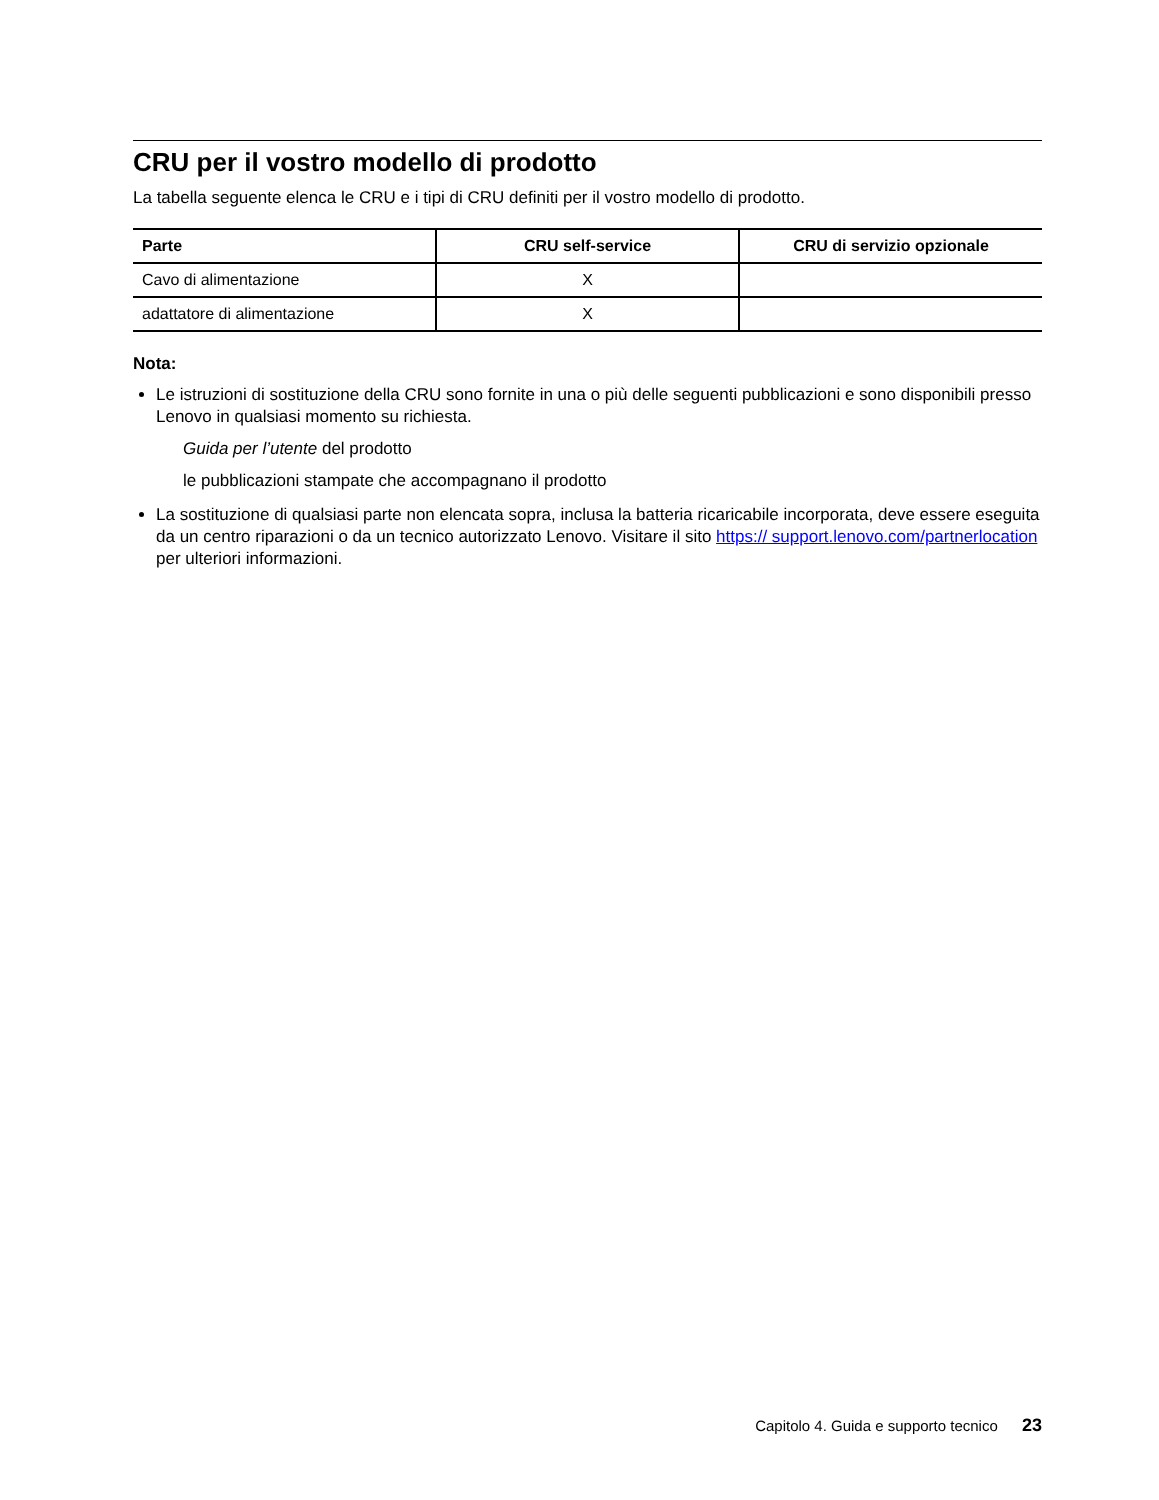CRU per il vostro modello di prodotto
La tabella seguente elenca le CRU e i tipi di CRU definiti per il vostro modello di prodotto.
| Parte | CRU self-service | CRU di servizio opzionale |
| --- | --- | --- |
| Cavo di alimentazione | X | |
| adattatore di alimentazione | X | |
Nota:
Le istruzioni di sostituzione della CRU sono fornite in una o più delle seguenti pubblicazioni e sono disponibili presso Lenovo in qualsiasi momento su richiesta.
Guida per l’utente del prodotto
le pubblicazioni stampate che accompagnano il prodotto
La sostituzione di qualsiasi parte non elencata sopra, inclusa la batteria ricaricabile incorporata, deve essere eseguita da un centro riparazioni o da un tecnico autorizzato Lenovo. Visitare il sito https:// support.lenovo.com/partnerlocation per ulteriori informazioni.
Capitolo 4. Guida e supporto tecnico 23